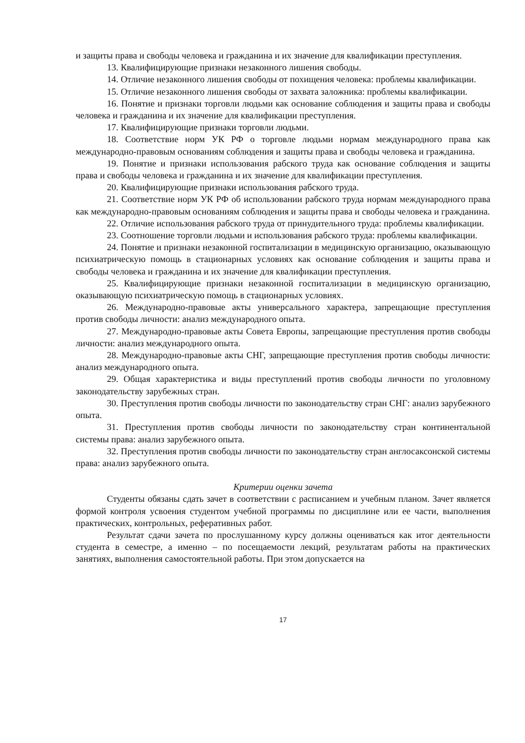и защиты права и свободы человека и гражданина и их значение для квалификации преступления.
13. Квалифицирующие признаки незаконного лишения свободы.
14. Отличие незаконного лишения свободы от похищения человека: проблемы квалификации.
15. Отличие незаконного лишения свободы от захвата заложника: проблемы квалификации.
16. Понятие и признаки торговли людьми как основание соблюдения и защиты права и свободы человека и гражданина и их значение для квалификации преступления.
17. Квалифицирующие признаки торговли людьми.
18. Соответствие норм УК РФ о торговле людьми нормам международного права как международно-правовым основаниям соблюдения и защиты права и свободы человека и гражданина.
19. Понятие и признаки использования рабского труда как основание соблюдения и защиты права и свободы человека и гражданина и их значение для квалификации преступления.
20. Квалифицирующие признаки использования рабского труда.
21. Соответствие норм УК РФ об использовании рабского труда нормам международного права как международно-правовым основаниям соблюдения и защиты права и свободы человека и гражданина.
22. Отличие использования рабского труда от принудительного труда: проблемы квалификации.
23. Соотношение торговли людьми и использования рабского труда: проблемы квалификации.
24. Понятие и признаки незаконной госпитализации в медицинскую организацию, оказывающую психиатрическую помощь в стационарных условиях как основание соблюдения и защиты права и свободы человека и гражданина и их значение для квалификации преступления.
25. Квалифицирующие признаки незаконной госпитализации в медицинскую организацию, оказывающую психиатрическую помощь в стационарных условиях.
26. Международно-правовые акты универсального характера, запрещающие преступления против свободы личности: анализ международного опыта.
27. Международно-правовые акты Совета Европы, запрещающие преступления против свободы личности: анализ международного опыта.
28. Международно-правовые акты СНГ, запрещающие преступления против свободы личности: анализ международного опыта.
29. Общая характеристика и виды преступлений против свободы личности по уголовному законодательству зарубежных стран.
30. Преступления против свободы личности по законодательству стран СНГ: анализ зарубежного опыта.
31. Преступления против свободы личности по законодательству стран континентальной системы права: анализ зарубежного опыта.
32. Преступления против свободы личности по законодательству стран англосаксонской системы права: анализ зарубежного опыта.
Критерии оценки зачета
Студенты обязаны сдать зачет в соответствии с расписанием и учебным планом. Зачет является формой контроля усвоения студентом учебной программы по дисциплине или ее части, выполнения практических, контрольных, реферативных работ.
Результат сдачи зачета по прослушанному курсу должны оцениваться как итог деятельности студента в семестре, а именно – по посещаемости лекций, результатам работы на практических занятиях, выполнения самостоятельной работы. При этом допускается на
17